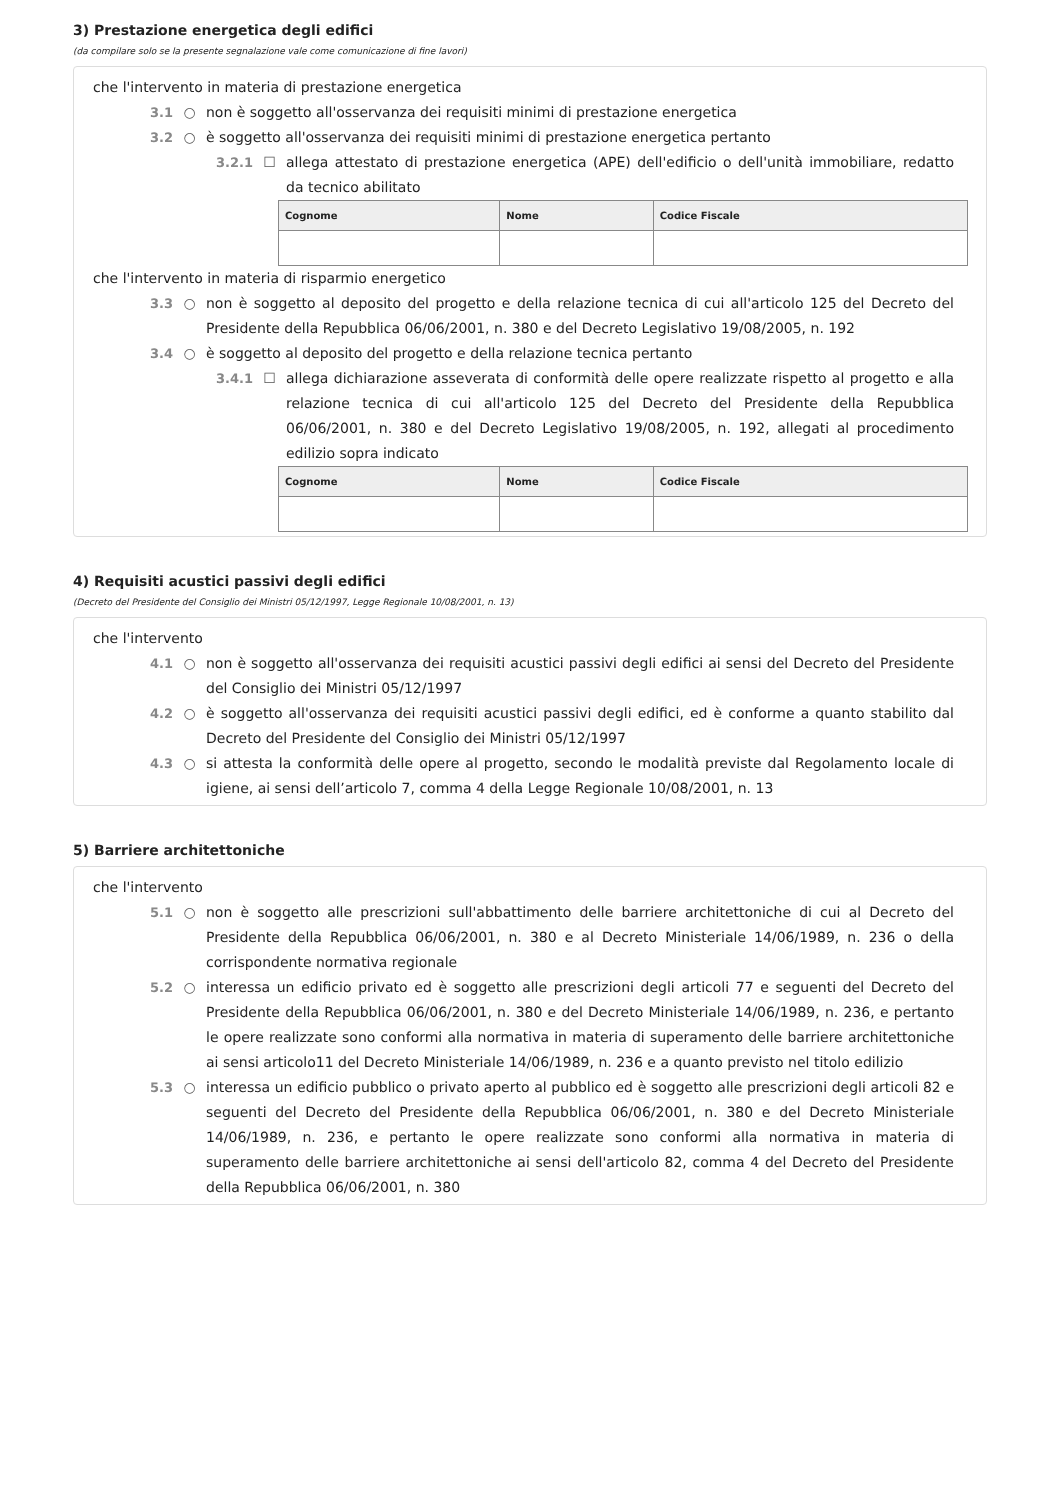3) Prestazione energetica degli edifici
(da compilare solo se la presente segnalazione vale come comunicazione di fine lavori)
che l'intervento in materia di prestazione energetica
3.1 ○ non è soggetto all'osservanza dei requisiti minimi di prestazione energetica
3.2 ○ è soggetto all'osservanza dei requisiti minimi di prestazione energetica pertanto
3.2.1 ☐ allega attestato di prestazione energetica (APE) dell'edificio o dell'unità immobiliare, redatto da tecnico abilitato
| Cognome | Nome | Codice Fiscale |
| --- | --- | --- |
che l'intervento in materia di risparmio energetico
3.3 ○ non è soggetto al deposito del progetto e della relazione tecnica di cui all'articolo 125 del Decreto del Presidente della Repubblica 06/06/2001, n. 380 e del Decreto Legislativo 19/08/2005, n. 192
3.4 ○ è soggetto al deposito del progetto e della relazione tecnica pertanto
3.4.1 ☐ allega dichiarazione asseverata di conformità delle opere realizzate rispetto al progetto e alla relazione tecnica di cui all'articolo 125 del Decreto del Presidente della Repubblica 06/06/2001, n. 380 e del Decreto Legislativo 19/08/2005, n. 192, allegati al procedimento edilizio sopra indicato
| Cognome | Nome | Codice Fiscale |
| --- | --- | --- |
4) Requisiti acustici passivi degli edifici
(Decreto del Presidente del Consiglio dei Ministri 05/12/1997, Legge Regionale 10/08/2001, n. 13)
che l'intervento
4.1 ○ non è soggetto all'osservanza dei requisiti acustici passivi degli edifici ai sensi del Decreto del Presidente del Consiglio dei Ministri 05/12/1997
4.2 ○ è soggetto all'osservanza dei requisiti acustici passivi degli edifici, ed è conforme a quanto stabilito dal Decreto del Presidente del Consiglio dei Ministri 05/12/1997
4.3 ○ si attesta la conformità delle opere al progetto, secondo le modalità previste dal Regolamento locale di igiene, ai sensi dell’articolo 7, comma 4 della Legge Regionale 10/08/2001, n. 13
5) Barriere architettoniche
che l'intervento
5.1 ○ non è soggetto alle prescrizioni sull'abbattimento delle barriere architettoniche di cui al Decreto del Presidente della Repubblica 06/06/2001, n. 380 e al Decreto Ministeriale 14/06/1989, n. 236 o della corrispondente normativa regionale
5.2 ○ interessa un edificio privato ed è soggetto alle prescrizioni degli articoli 77 e seguenti del Decreto del Presidente della Repubblica 06/06/2001, n. 380 e del Decreto Ministeriale 14/06/1989, n. 236, e pertanto le opere realizzate sono conformi alla normativa in materia di superamento delle barriere architettoniche ai sensi articolo11 del Decreto Ministeriale 14/06/1989, n. 236 e a quanto previsto nel titolo edilizio
5.3 ○ interessa un edificio pubblico o privato aperto al pubblico ed è soggetto alle prescrizioni degli articoli 82 e seguenti del Decreto del Presidente della Repubblica 06/06/2001, n. 380 e del Decreto Ministeriale 14/06/1989, n. 236, e pertanto le opere realizzate sono conformi alla normativa in materia di superamento delle barriere architettoniche ai sensi dell'articolo 82, comma 4 del Decreto del Presidente della Repubblica 06/06/2001, n. 380